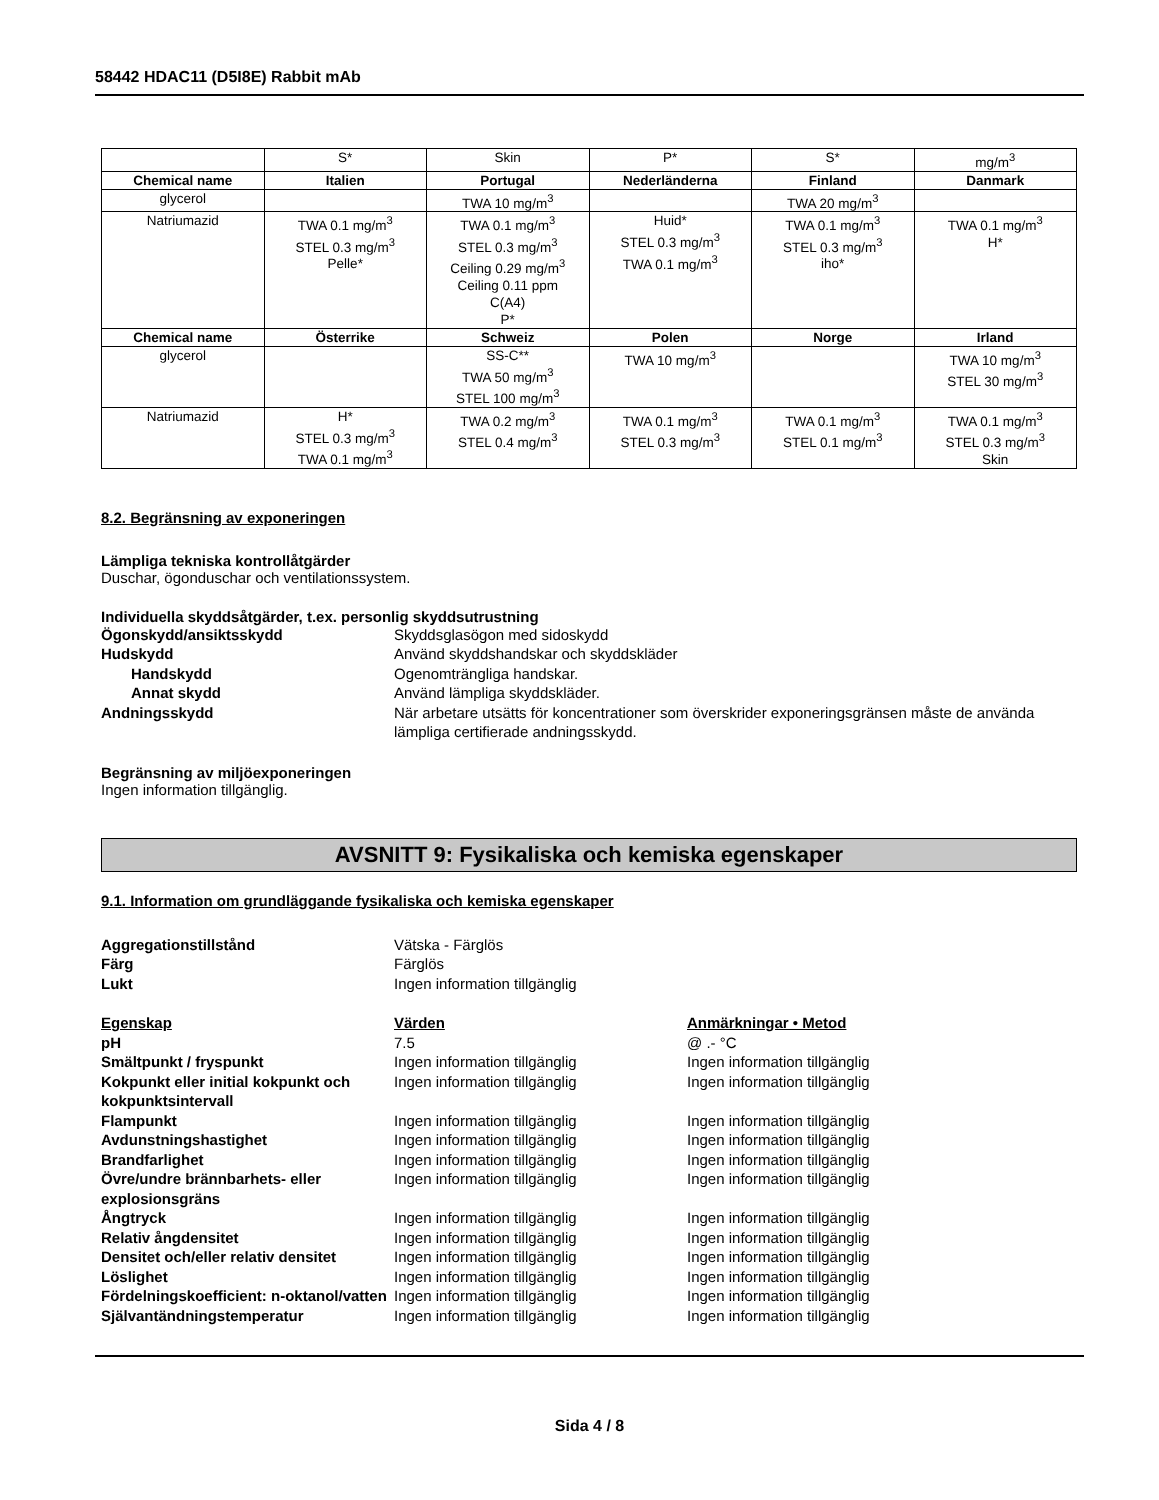58442 HDAC11 (D5I8E) Rabbit mAb
| | S* | Skin | P* | S* | mg/m<sup>3</sup> |
| Chemical name | Italien | Portugal | Nederländerna | Finland | Danmark |
| glycerol | | TWA 10 mg/m<sup>3</sup> | | TWA 20 mg/m<sup>3</sup> | |
| Natriumazid | TWA 0.1 mg/m<sup>3</sup> STEL 0.3 mg/m<sup>3</sup> Pelle* | TWA 0.1 mg/m<sup>3</sup> STEL 0.3 mg/m<sup>3</sup> Ceiling 0.29 mg/m<sup>3</sup> Ceiling 0.11 ppm C(A4) P* | Huid* STEL 0.3 mg/m<sup>3</sup> TWA 0.1 mg/m<sup>3</sup> | TWA 0.1 mg/m<sup>3</sup> STEL 0.3 mg/m<sup>3</sup> iho* | TWA 0.1 mg/m<sup>3</sup> H* |
| Chemical name | Österrike | Schweiz | Polen | Norge | Irland |
| glycerol | | SS-C** TWA 50 mg/m<sup>3</sup> STEL 100 mg/m<sup>3</sup> | TWA 10 mg/m<sup>3</sup> | | TWA 10 mg/m<sup>3</sup> STEL 30 mg/m<sup>3</sup> |
| Natriumazid | H* STEL 0.3 mg/m<sup>3</sup> TWA 0.1 mg/m<sup>3</sup> | TWA 0.2 mg/m<sup>3</sup> STEL 0.4 mg/m<sup>3</sup> | TWA 0.1 mg/m<sup>3</sup> STEL 0.3 mg/m<sup>3</sup> | TWA 0.1 mg/m<sup>3</sup> STEL 0.1 mg/m<sup>3</sup> | TWA 0.1 mg/m<sup>3</sup> STEL 0.3 mg/m<sup>3</sup> Skin |
8.2. Begränsning av exponeringen
Lämpliga tekniska kontrollåtgärder
Duschar, ögonduschar och ventilationssystem.
Individuella skyddsåtgärder, t.ex. personlig skyddsutrustning
Ögonskydd/ansiktsskydd Skyddsglasögon med sidoskydd Hudskydd Använd skyddshandskar och skyddskläder Handskydd Ogenomträngliga handskar. Annat skydd Använd lämpliga skyddskläder. Andningsskydd När arbetare utsätts för koncentrationer som överskrider exponeringsgränsen måste de använda lämpliga certifierade andningsskydd.
Begränsning av miljöexponeringen
Ingen information tillgänglig.
AVSNITT 9: Fysikaliska och kemiska egenskaper
9.1. Information om grundläggande fysikaliska och kemiska egenskaper
Aggregationstillstånd Vätska - Färglös Färg Färglös Lukt Ingen information tillgänglig
Egenskap Värden Anmärkningar • Metod pH 7.5 @ .- °C Smältpunkt / fryspunkt Ingen information tillgänglig Ingen information tillgänglig Kokpunkt eller initial kokpunkt och kokpunktsintervall Ingen information tillgänglig Ingen information tillgänglig Flampunkt Ingen information tillgänglig Ingen information tillgänglig Avdunstningshastighet Ingen information tillgänglig Ingen information tillgänglig Brandfarlighet Ingen information tillgänglig Ingen information tillgänglig Övre/undre brännbarhets- eller explosionsgräns Ingen information tillgänglig Ingen information tillgänglig Ångtryck Ingen information tillgänglig Ingen information tillgänglig Relativ ångdensitet Ingen information tillgänglig Ingen information tillgänglig Densitet och/eller relativ densitet Ingen information tillgänglig Ingen information tillgänglig Löslighet Ingen information tillgänglig Ingen information tillgänglig Fördelningskoefficient: n-oktanol/vatten Ingen information tillgänglig Ingen information tillgänglig Självantändningstemperatur Ingen information tillgänglig Ingen information tillgänglig
Sida 4 / 8